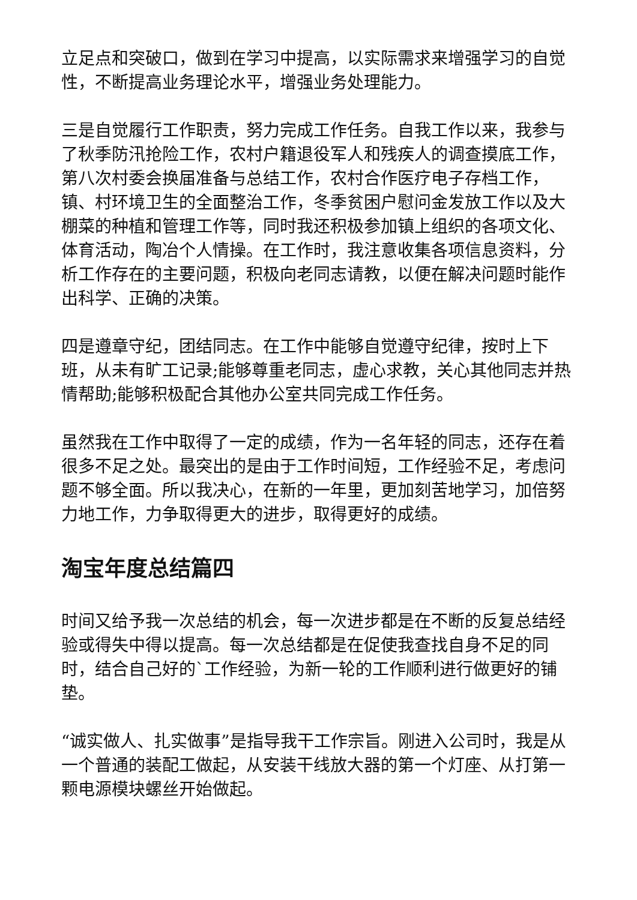立足点和突破口，做到在学习中提高，以实际需求来增强学习的自觉性，不断提高业务理论水平，增强业务处理能力。
三是自觉履行工作职责，努力完成工作任务。自我工作以来，我参与了秋季防汛抢险工作，农村户籍退役军人和残疾人的调查摸底工作，第八次村委会换届准备与总结工作，农村合作医疗电子存档工作，镇、村环境卫生的全面整治工作，冬季贫困户慰问金发放工作以及大棚菜的种植和管理工作等，同时我还积极参加镇上组织的各项文化、体育活动，陶冶个人情操。在工作时，我注意收集各项信息资料，分析工作存在的主要问题，积极向老同志请教，以便在解决问题时能作出科学、正确的决策。
四是遵章守纪，团结同志。在工作中能够自觉遵守纪律，按时上下班，从未有旷工记录;能够尊重老同志，虚心求教，关心其他同志并热情帮助;能够积极配合其他办公室共同完成工作任务。
虽然我在工作中取得了一定的成绩，作为一名年轻的同志，还存在着很多不足之处。最突出的是由于工作时间短，工作经验不足，考虑问题不够全面。所以我决心，在新的一年里，更加刻苦地学习，加倍努力地工作，力争取得更大的进步，取得更好的成绩。
淘宝年度总结篇四
时间又给予我一次总结的机会，每一次进步都是在不断的反复总结经验或得失中得以提高。每一次总结都是在促使我查找自身不足的同时，结合自己好的`工作经验，为新一轮的工作顺利进行做更好的铺垫。
“诚实做人、扎实做事”是指导我干工作宗旨。刚进入公司时，我是从一个普通的装配工做起，从安装干线放大器的第一个灯座、从打第一颗电源模块螺丝开始做起。